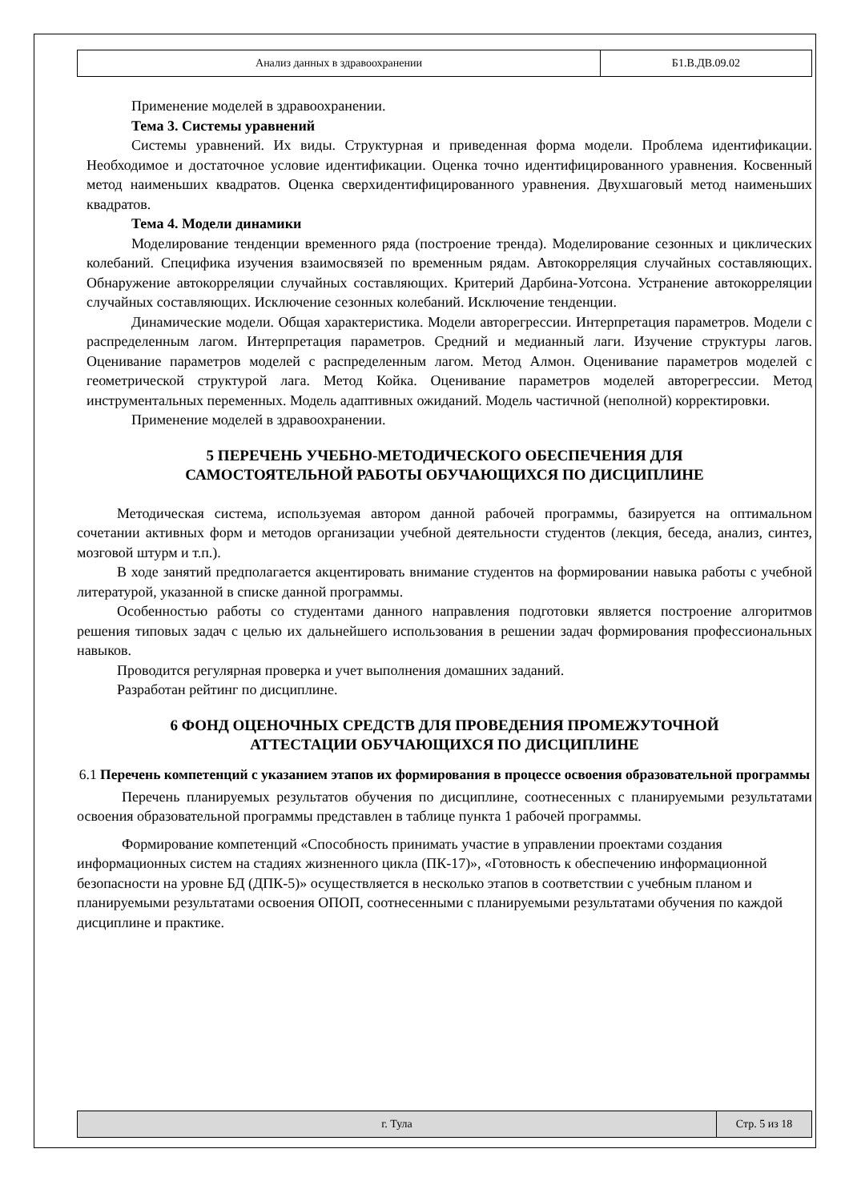| Анализ данных в здравоохранении | Б1.В.ДВ.09.02 |
Применение моделей в здравоохранении.
Тема 3. Системы уравнений
Системы уравнений. Их виды. Структурная и приведенная форма модели. Проблема идентификации. Необходимое и достаточное условие идентификации. Оценка точно идентифицированного уравнения. Косвенный метод наименьших квадратов. Оценка сверхидентифицированного уравнения. Двухшаговый метод наименьших квадратов.
Тема 4. Модели динамики
Моделирование тенденции временного ряда (построение тренда). Моделирование сезонных и циклических колебаний. Специфика изучения взаимосвязей по временным рядам. Автокорреляция случайных составляющих. Обнаружение автокорреляции случайных составляющих. Критерий Дарбина-Уотсона. Устранение автокорреляции случайных составляющих. Исключение сезонных колебаний. Исключение тенденции.
Динамические модели. Общая характеристика. Модели авторегрессии. Интерпретация параметров. Модели с распределенным лагом. Интерпретация параметров. Средний и медианный лаги. Изучение структуры лагов. Оценивание параметров моделей с распределенным лагом. Метод Алмон. Оценивание параметров моделей с геометрической структурой лага. Метод Койка. Оценивание параметров моделей авторегрессии. Метод инструментальных переменных. Модель адаптивных ожиданий. Модель частичной (неполной) корректировки.
Применение моделей в здравоохранении.
5 ПЕРЕЧЕНЬ УЧЕБНО-МЕТОДИЧЕСКОГО ОБЕСПЕЧЕНИЯ ДЛЯ
САМОСТОЯТЕЛЬНОЙ РАБОТЫ ОБУЧАЮЩИХСЯ ПО ДИСЦИПЛИНЕ
Методическая система, используемая автором данной рабочей программы, базируется на оптимальном сочетании активных форм и методов организации учебной деятельности студентов (лекция, беседа, анализ, синтез, мозговой штурм и т.п.).
В ходе занятий предполагается акцентировать внимание студентов на формировании навыка работы с учебной литературой, указанной в списке данной программы.
Особенностью работы со студентами данного направления подготовки является построение алгоритмов решения типовых задач с целью их дальнейшего использования в решении задач формирования профессиональных навыков.
Проводится регулярная проверка и учет выполнения домашних заданий.
Разработан рейтинг по дисциплине.
6 ФОНД ОЦЕНОЧНЫХ СРЕДСТВ ДЛЯ ПРОВЕДЕНИЯ ПРОМЕЖУТОЧНОЙ
АТТЕСТАЦИИ ОБУЧАЮЩИХСЯ ПО ДИСЦИПЛИНЕ
6.1 Перечень компетенций с указанием этапов их формирования в процессе освоения образовательной программы
Перечень планируемых результатов обучения по дисциплине, соотнесенных с планируемыми результатами освоения образовательной программы представлен в таблице пункта 1 рабочей программы.
Формирование компетенций «Способность принимать участие в управлении проектами создания информационных систем на стадиях жизненного цикла (ПК-17)», «Готовность к обеспечению информационной безопасности на уровне БД (ДПК-5)» осуществляется в несколько этапов в соответствии с учебным планом и планируемыми результатами освоения ОПОП, соотнесенными с планируемыми результатами обучения по каждой дисциплине и практике.
| г. Тула | Стр. 5 из 18 |